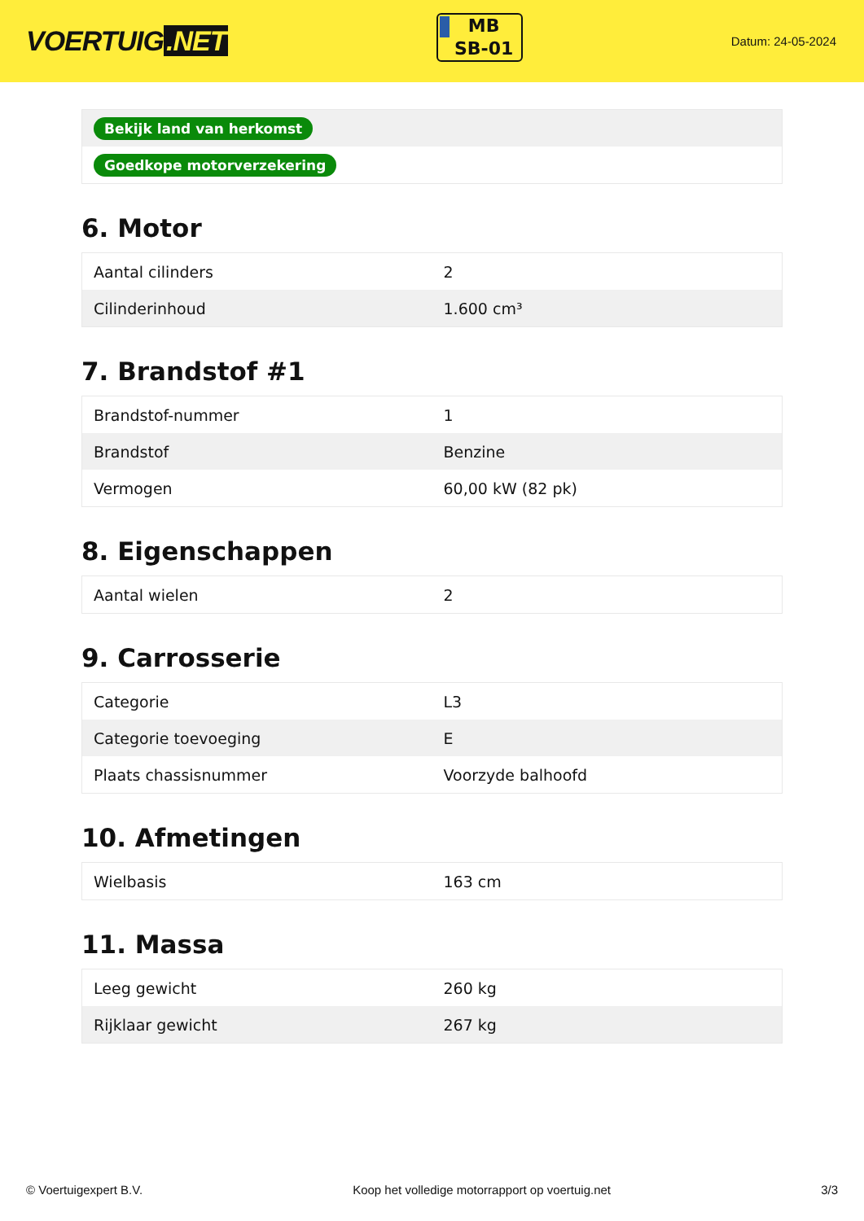VOERTUIG.NET
MB
SB-01
Datum: 24-05-2024
| Bekijk land van herkomst |
| Goedkope motorverzekering |
6. Motor
| Aantal cilinders | 2 |
| Cilinderinhoud | 1.600 cm³ |
7. Brandstof #1
| Brandstof-nummer | 1 |
| Brandstof | Benzine |
| Vermogen | 60,00 kW (82 pk) |
8. Eigenschappen
| Aantal wielen | 2 |
9. Carrosserie
| Categorie | L3 |
| Categorie toevoeging | E |
| Plaats chassisnummer | Voorzyde balhoofd |
10. Afmetingen
| Wielbasis | 163 cm |
11. Massa
| Leeg gewicht | 260 kg |
| Rijklaar gewicht | 267 kg |
© Voertuigexpert B.V. Koop het volledige motorrapport op voertuig.net 3/3